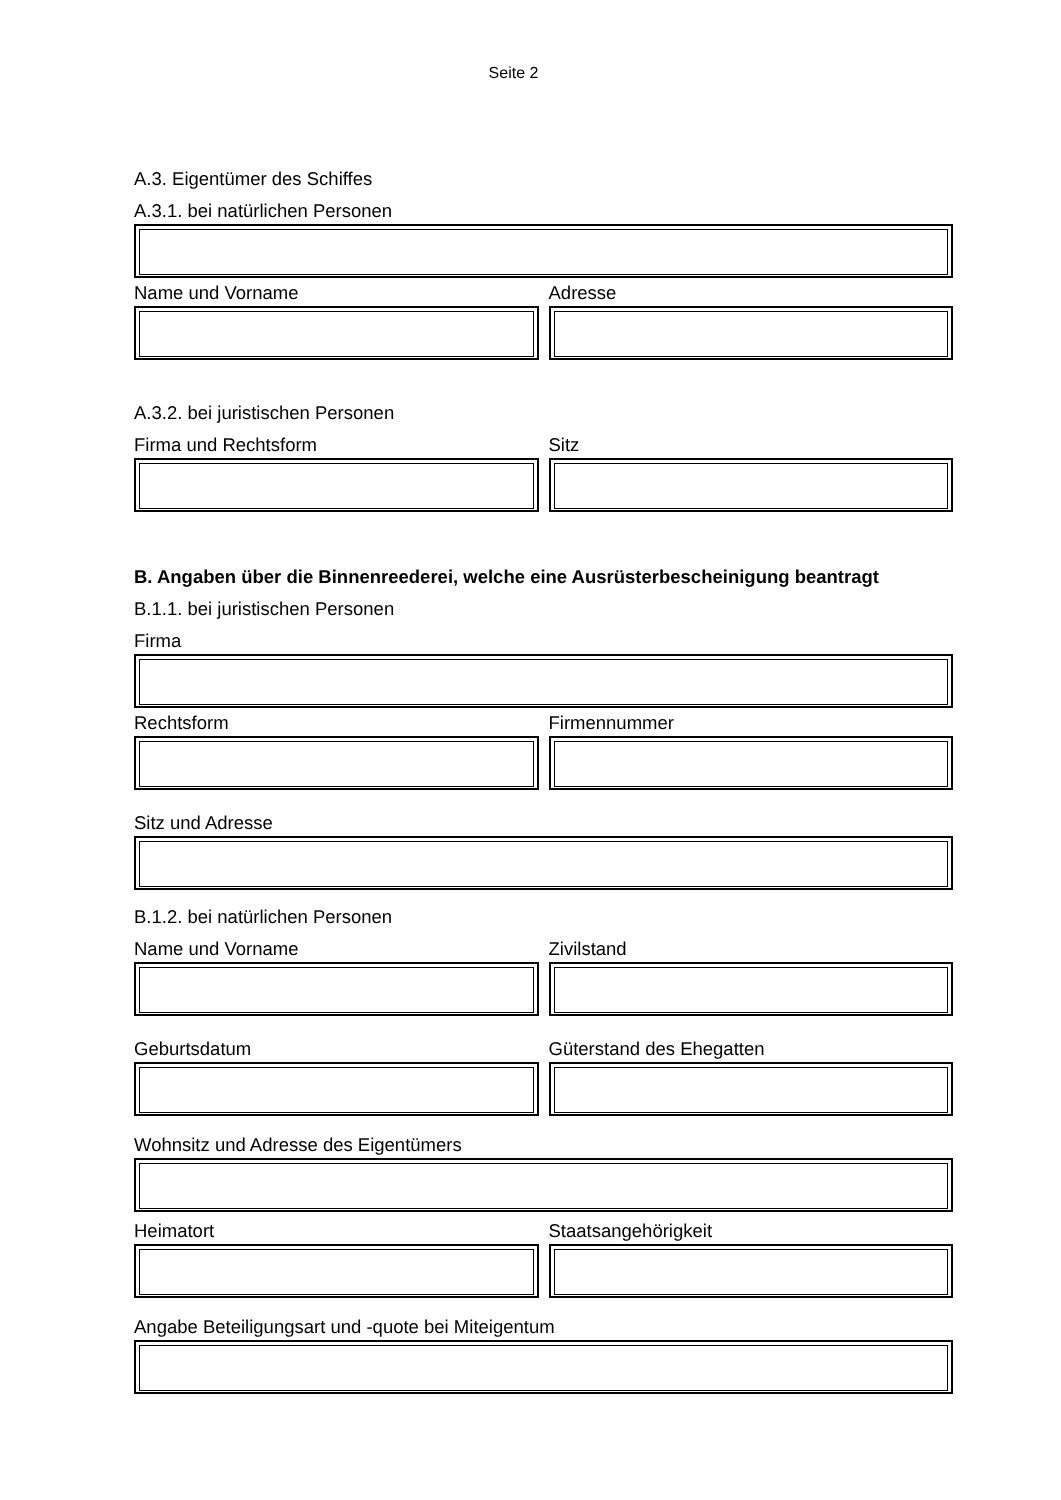Seite 2
A.3. Eigentümer des Schiffes
A.3.1. bei natürlichen Personen
Name und Vorname Adresse
A.3.2. bei juristischen Personen
Firma und Rechtsform Sitz
B. Angaben über die Binnenreederei, welche eine Ausrüsterbescheinigung beantragt
B.1.1. bei juristischen Personen
Firma
Rechtsform Firmennummer
Sitz und Adresse
B.1.2. bei natürlichen Personen
Name und Vorname Zivilstand
Geburtsdatum Güterstand des Ehegatten
Wohnsitz und Adresse des Eigentümers
Heimatort Staatsangehörigkeit
Angabe Beteiligungsart und -quote bei Miteigentum